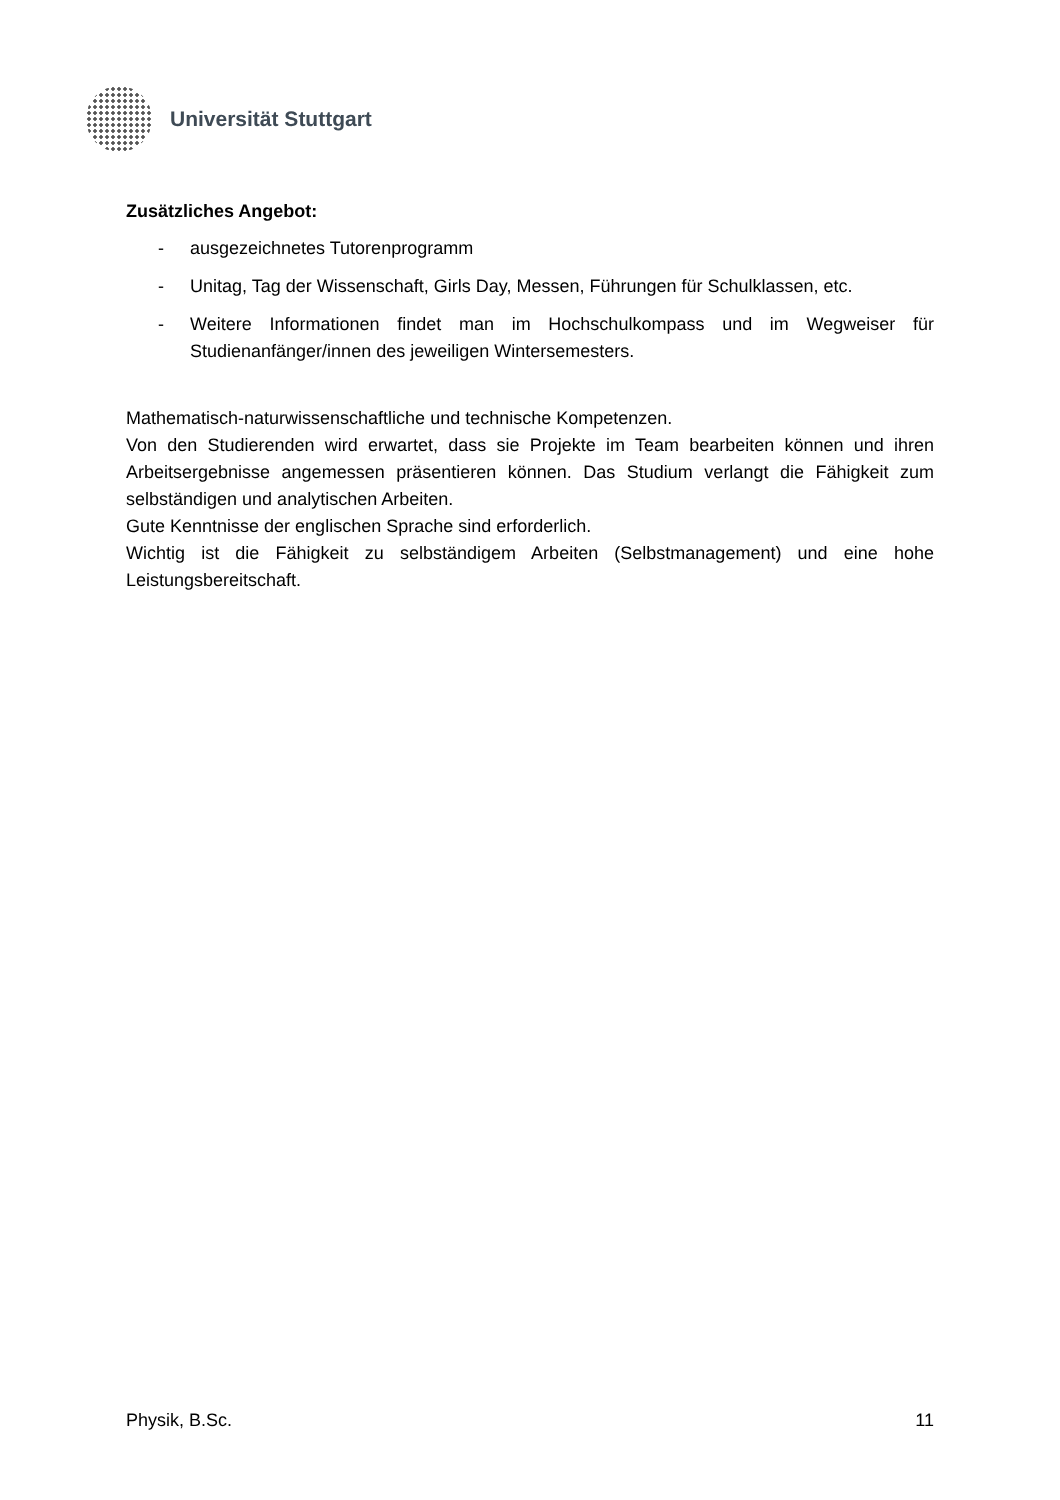Universität Stuttgart
Zusätzliches Angebot:
- ausgezeichnetes Tutorenprogramm
- Unitag, Tag der Wissenschaft, Girls Day, Messen, Führungen für Schulklassen, etc.
- Weitere Informationen findet man im Hochschulkompass und im Wegweiser für Studienanfänger/innen des jeweiligen Wintersemesters.
Mathematisch-naturwissenschaftliche und technische Kompetenzen.
Von den Studierenden wird erwartet, dass sie Projekte im Team bearbeiten können und ihren Arbeitsergebnisse angemessen präsentieren können. Das Studium verlangt die Fähigkeit zum selbständigen und analytischen Arbeiten.
Gute Kenntnisse der englischen Sprache sind erforderlich.
Wichtig ist die Fähigkeit zu selbständigem Arbeiten (Selbstmanagement) und eine hohe Leistungsbereitschaft.
Physik, B.Sc. 11